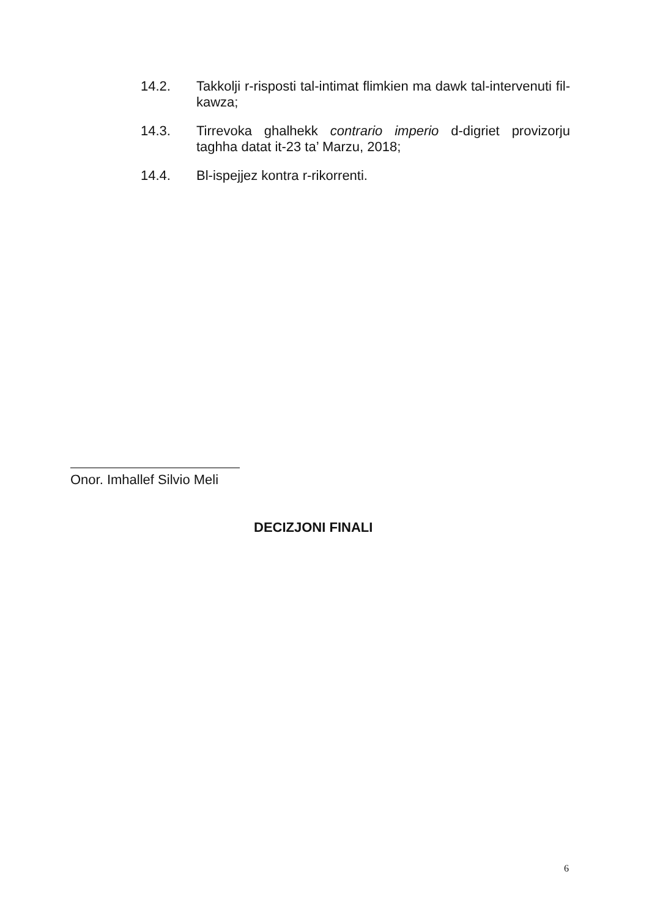14.2. Takkolji r-risposti tal-intimat flimkien ma dawk tal-intervenuti fil-kawza;
14.3. Tirrevoka ghalhekk contrario imperio d-digriet provizorju taghha datat it-23 ta’ Marzu, 2018;
14.4. Bl-ispejjez kontra r-rikorrenti.
Onor. Imhallef Silvio Meli
DECIZJONI FINALI
6